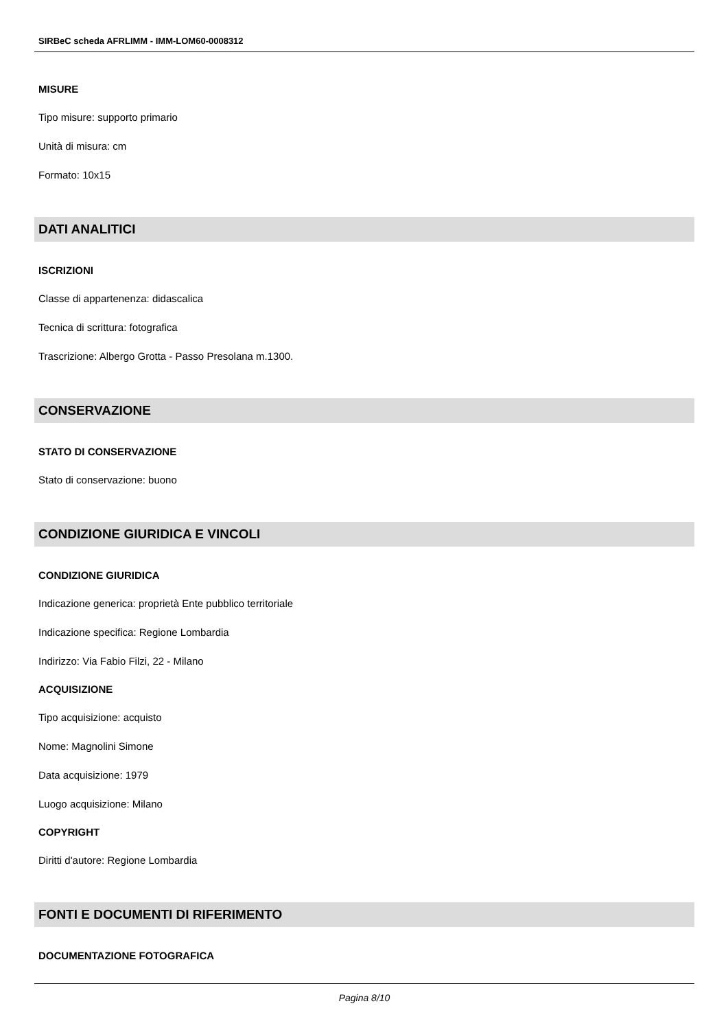SIRBeC scheda AFRLIMM - IMM-LOM60-0008312
MISURE
Tipo misure: supporto primario
Unità di misura: cm
Formato: 10x15
DATI ANALITICI
ISCRIZIONI
Classe di appartenenza: didascalica
Tecnica di scrittura: fotografica
Trascrizione: Albergo Grotta - Passo Presolana m.1300.
CONSERVAZIONE
STATO DI CONSERVAZIONE
Stato di conservazione: buono
CONDIZIONE GIURIDICA E VINCOLI
CONDIZIONE GIURIDICA
Indicazione generica: proprietà Ente pubblico territoriale
Indicazione specifica: Regione Lombardia
Indirizzo: Via Fabio Filzi, 22 - Milano
ACQUISIZIONE
Tipo acquisizione: acquisto
Nome: Magnolini Simone
Data acquisizione: 1979
Luogo acquisizione: Milano
COPYRIGHT
Diritti d'autore: Regione Lombardia
FONTI E DOCUMENTI DI RIFERIMENTO
DOCUMENTAZIONE FOTOGRAFICA
Pagina 8/10